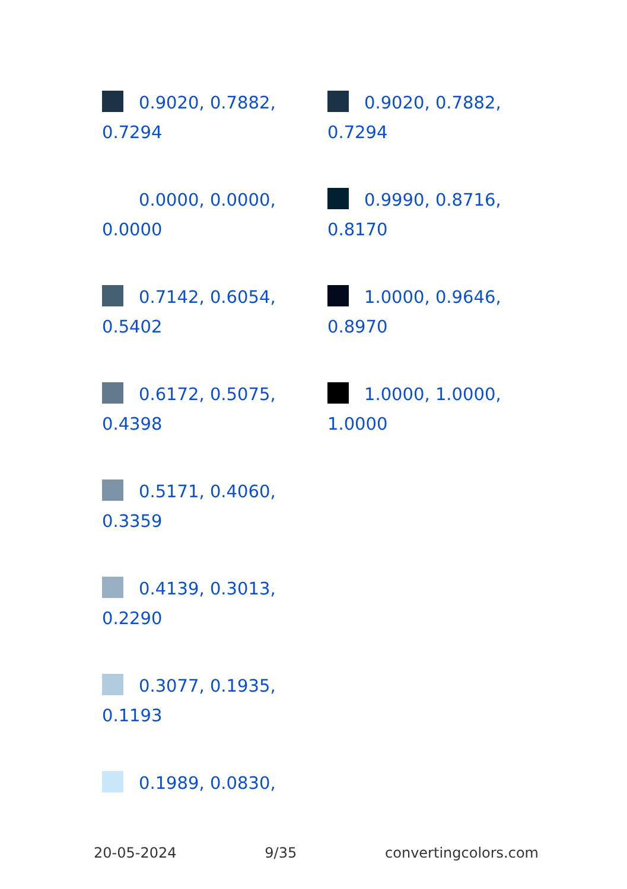0.9020, 0.7882,
0.7294
0.0000, 0.0000,
0.0000
0.7142, 0.6054,
0.5402
0.6172, 0.5075,
0.4398
0.5171, 0.4060,
0.3359
0.4139, 0.3013,
0.2290
0.3077, 0.1935,
0.1193
0.1989, 0.0830,
0.9020, 0.7882,
0.7294
0.9990, 0.8716,
0.8170
1.0000, 0.9646,
0.8970
1.0000, 1.0000,
1.0000
20-05-2024 9/35 convertingcolors.com